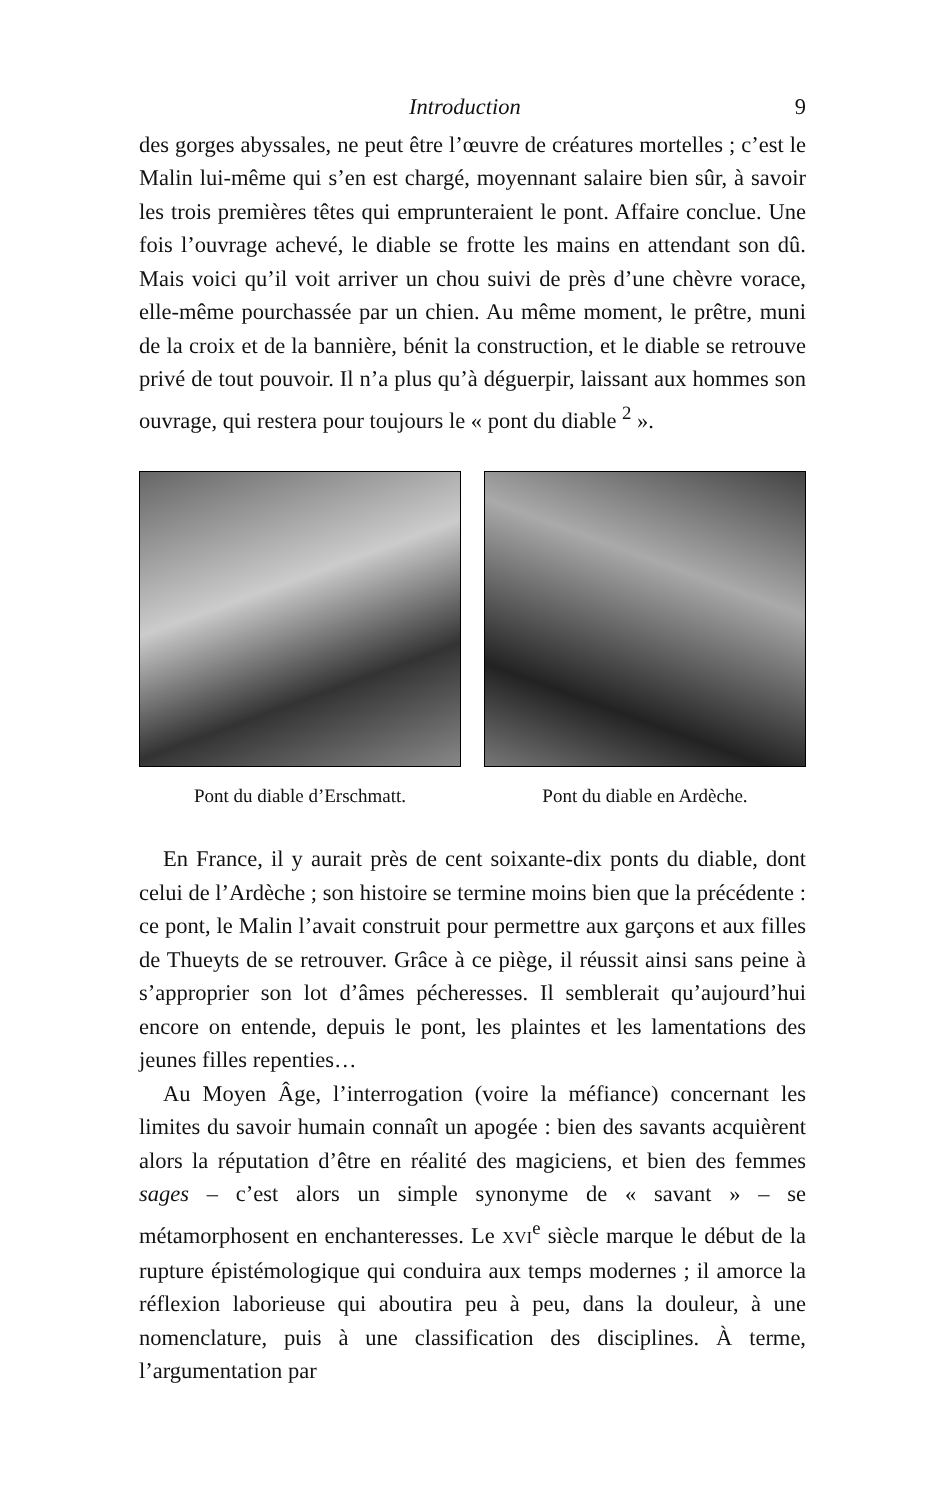Introduction 9
des gorges abyssales, ne peut être l’œuvre de créatures mortelles ; c’est le Malin lui-même qui s’en est chargé, moyennant salaire bien sûr, à savoir les trois premières têtes qui emprunteraient le pont. Affaire conclue. Une fois l’ouvrage achevé, le diable se frotte les mains en attendant son dû. Mais voici qu’il voit arriver un chou suivi de près d’une chèvre vorace, elle-même pourchassée par un chien. Au même moment, le prêtre, muni de la croix et de la bannière, bénit la construction, et le diable se retrouve privé de tout pouvoir. Il n’a plus qu’à déguerpir, laissant aux hommes son ouvrage, qui restera pour toujours le « pont du diable <sup>2</sup> ».
Pont du diable d’Erschmatt. Pont du diable en Ardèche.
En France, il y aurait près de cent soixante-dix ponts du diable, dont celui de l’Ardèche ; son histoire se termine moins bien que la précédente : ce pont, le Malin l’avait construit pour permettre aux garçons et aux filles de Thueyts de se retrouver. Grâce à ce piège, il réussit ainsi sans peine à s’approprier son lot d’âmes pécheresses. Il semblerait qu’aujourd’hui encore on entende, depuis le pont, les plaintes et les lamentations des jeunes filles repenties…
Au Moyen Âge, l’interrogation (voire la méfiance) concernant les limites du savoir humain connaît un apogée : bien des savants acquièrent alors la réputation d’être en réalité des magiciens, et bien des femmes sages – c’est alors un simple synonyme de « savant » – se métamorphosent en enchanteresses. Le XVI<sup>e</sup> siècle marque le début de la rupture épistémologique qui conduira aux temps modernes ; il amorce la réflexion laborieuse qui aboutira peu à peu, dans la douleur, à une nomenclature, puis à une classification des disciplines. À terme, l’argumentation par